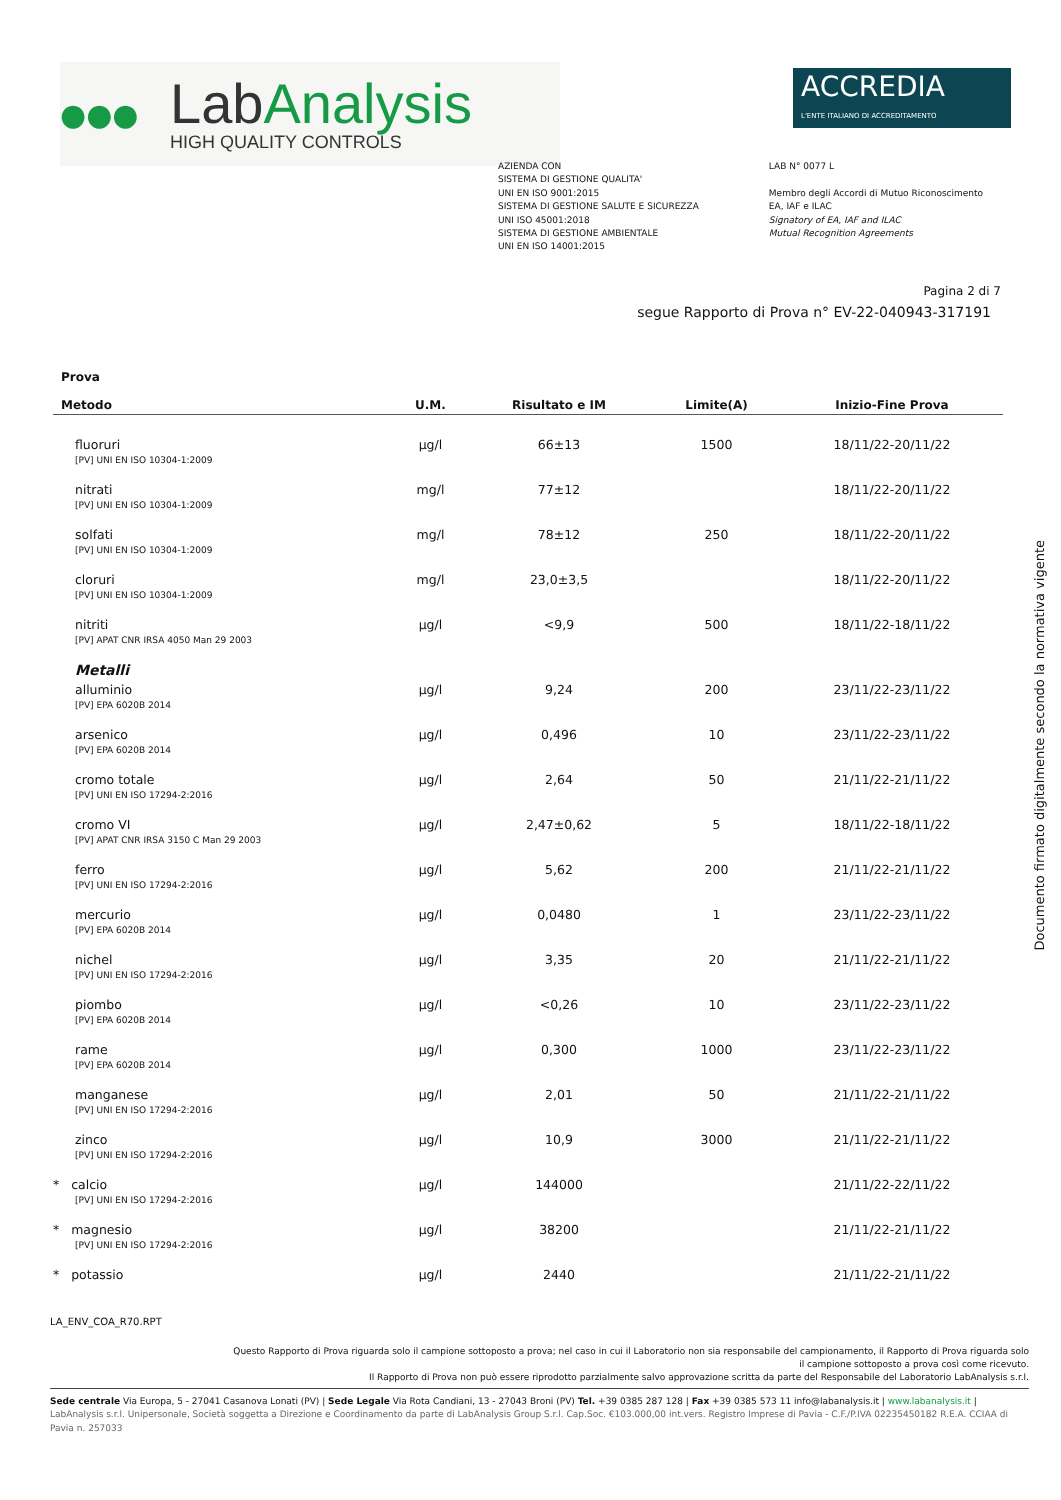●●●
LabAnalysis
HIGH QUALITY CONTROLS
ACCREDIA
L'ENTE ITALIANO DI ACCREDITAMENTO
AZIENDA CON
SISTEMA DI GESTIONE QUALITA'
UNI EN ISO 9001:2015
SISTEMA DI GESTIONE SALUTE E SICUREZZA
UNI ISO 45001:2018
SISTEMA DI GESTIONE AMBIENTALE
UNI EN ISO 14001:2015
LAB N° 0077 L
Membro degli Accordi di Mutuo Riconoscimento
EA, IAF e ILAC
Signatory of EA, IAF and ILAC
Mutual Recognition Agreements
Pagina 2 di 7
segue Rapporto di Prova n° EV-22-040943-317191
| Prova Metodo | U.M. | Risultato e IM | Limite(A) | Inizio-Fine Prova |
| --- | --- | --- | --- | --- |
| fluoruri [PV] UNI EN ISO 10304-1:2009 | µg/l | 66±13 | 1500 | 18/11/22-20/11/22 |
| nitrati [PV] UNI EN ISO 10304-1:2009 | mg/l | 77±12 | | 18/11/22-20/11/22 |
| solfati [PV] UNI EN ISO 10304-1:2009 | mg/l | 78±12 | 250 | 18/11/22-20/11/22 |
| cloruri [PV] UNI EN ISO 10304-1:2009 | mg/l | 23,0±3,5 | | 18/11/22-20/11/22 |
| nitriti [PV] APAT CNR IRSA 4050 Man 29 2003 | µg/l | <9,9 | 500 | 18/11/22-18/11/22 |
| Metalli | | | | |
| alluminio [PV] EPA 6020B 2014 | µg/l | 9,24 | 200 | 23/11/22-23/11/22 |
| arsenico [PV] EPA 6020B 2014 | µg/l | 0,496 | 10 | 23/11/22-23/11/22 |
| cromo totale [PV] UNI EN ISO 17294-2:2016 | µg/l | 2,64 | 50 | 21/11/22-21/11/22 |
| cromo VI [PV] APAT CNR IRSA 3150 C Man 29 2003 | µg/l | 2,47±0,62 | 5 | 18/11/22-18/11/22 |
| ferro [PV] UNI EN ISO 17294-2:2016 | µg/l | 5,62 | 200 | 21/11/22-21/11/22 |
| mercurio [PV] EPA 6020B 2014 | µg/l | 0,0480 | 1 | 23/11/22-23/11/22 |
| nichel [PV] UNI EN ISO 17294-2:2016 | µg/l | 3,35 | 20 | 21/11/22-21/11/22 |
| piombo [PV] EPA 6020B 2014 | µg/l | <0,26 | 10 | 23/11/22-23/11/22 |
| rame [PV] EPA 6020B 2014 | µg/l | 0,300 | 1000 | 23/11/22-23/11/22 |
| manganese [PV] UNI EN ISO 17294-2:2016 | µg/l | 2,01 | 50 | 21/11/22-21/11/22 |
| zinco [PV] UNI EN ISO 17294-2:2016 | µg/l | 10,9 | 3000 | 21/11/22-21/11/22 |
| * calcio [PV] UNI EN ISO 17294-2:2016 | µg/l | 144000 | | 21/11/22-22/11/22 |
| * magnesio [PV] UNI EN ISO 17294-2:2016 | µg/l | 38200 | | 21/11/22-21/11/22 |
| * potassio | µg/l | 2440 | | 21/11/22-21/11/22 |
Documento firmato digitalmente secondo la normativa vigente
LA_ENV_COA_R70.RPT
Questo Rapporto di Prova riguarda solo il campione sottoposto a prova; nel caso in cui il Laboratorio non sia responsabile del campionamento, il Rapporto di Prova riguarda solo
il campione sottoposto a prova così come ricevuto.
Il Rapporto di Prova non può essere riprodotto parzialmente salvo approvazione scritta da parte del Responsabile del Laboratorio LabAnalysis s.r.l.
Sede centrale Via Europa, 5 - 27041 Casanova Lonati (PV) | Sede Legale Via Rota Candiani, 13 - 27043 Broni (PV) Tel. +39 0385 287 128 | Fax +39 0385 573 11 info@labanalysis.it | www.labanalysis.it | LabAnalysis s.r.l. Unipersonale, Società soggetta a Direzione e Coordinamento da parte di LabAnalysis Group S.r.l. Cap.Soc. €103.000,00 int.vers. Registro Imprese di Pavia - C.F./P.IVA 02235450182 R.E.A. CCIAA di Pavia n. 257033